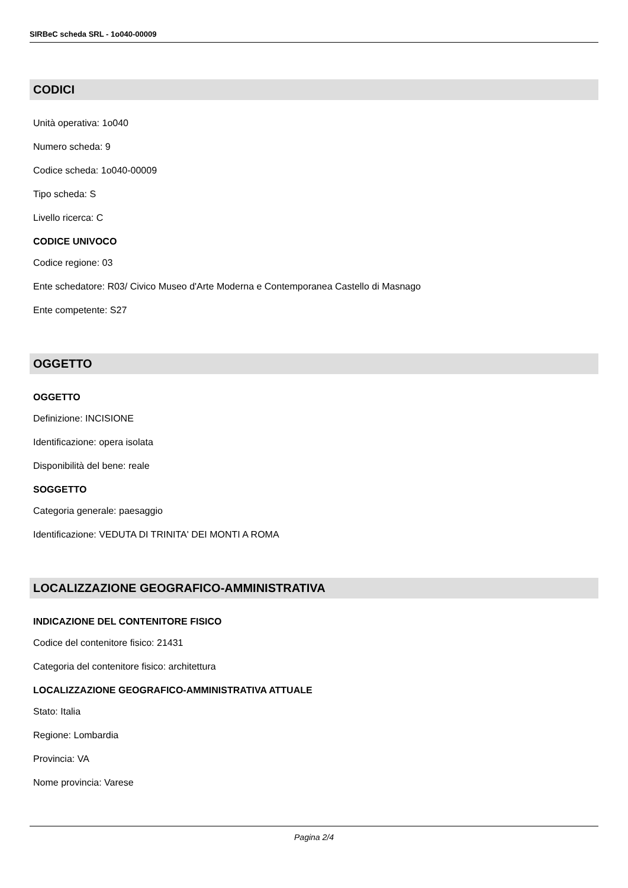SIRBeC scheda SRL - 1o040-00009
CODICI
Unità operativa: 1o040
Numero scheda: 9
Codice scheda: 1o040-00009
Tipo scheda: S
Livello ricerca: C
CODICE UNIVOCO
Codice regione: 03
Ente schedatore: R03/ Civico Museo d'Arte Moderna e Contemporanea Castello di Masnago
Ente competente: S27
OGGETTO
OGGETTO
Definizione: INCISIONE
Identificazione: opera isolata
Disponibilità del bene: reale
SOGGETTO
Categoria generale: paesaggio
Identificazione: VEDUTA DI TRINITA' DEI MONTI A ROMA
LOCALIZZAZIONE GEOGRAFICO-AMMINISTRATIVA
INDICAZIONE DEL CONTENITORE FISICO
Codice del contenitore fisico: 21431
Categoria del contenitore fisico: architettura
LOCALIZZAZIONE GEOGRAFICO-AMMINISTRATIVA ATTUALE
Stato: Italia
Regione: Lombardia
Provincia: VA
Nome provincia: Varese
Pagina 2/4